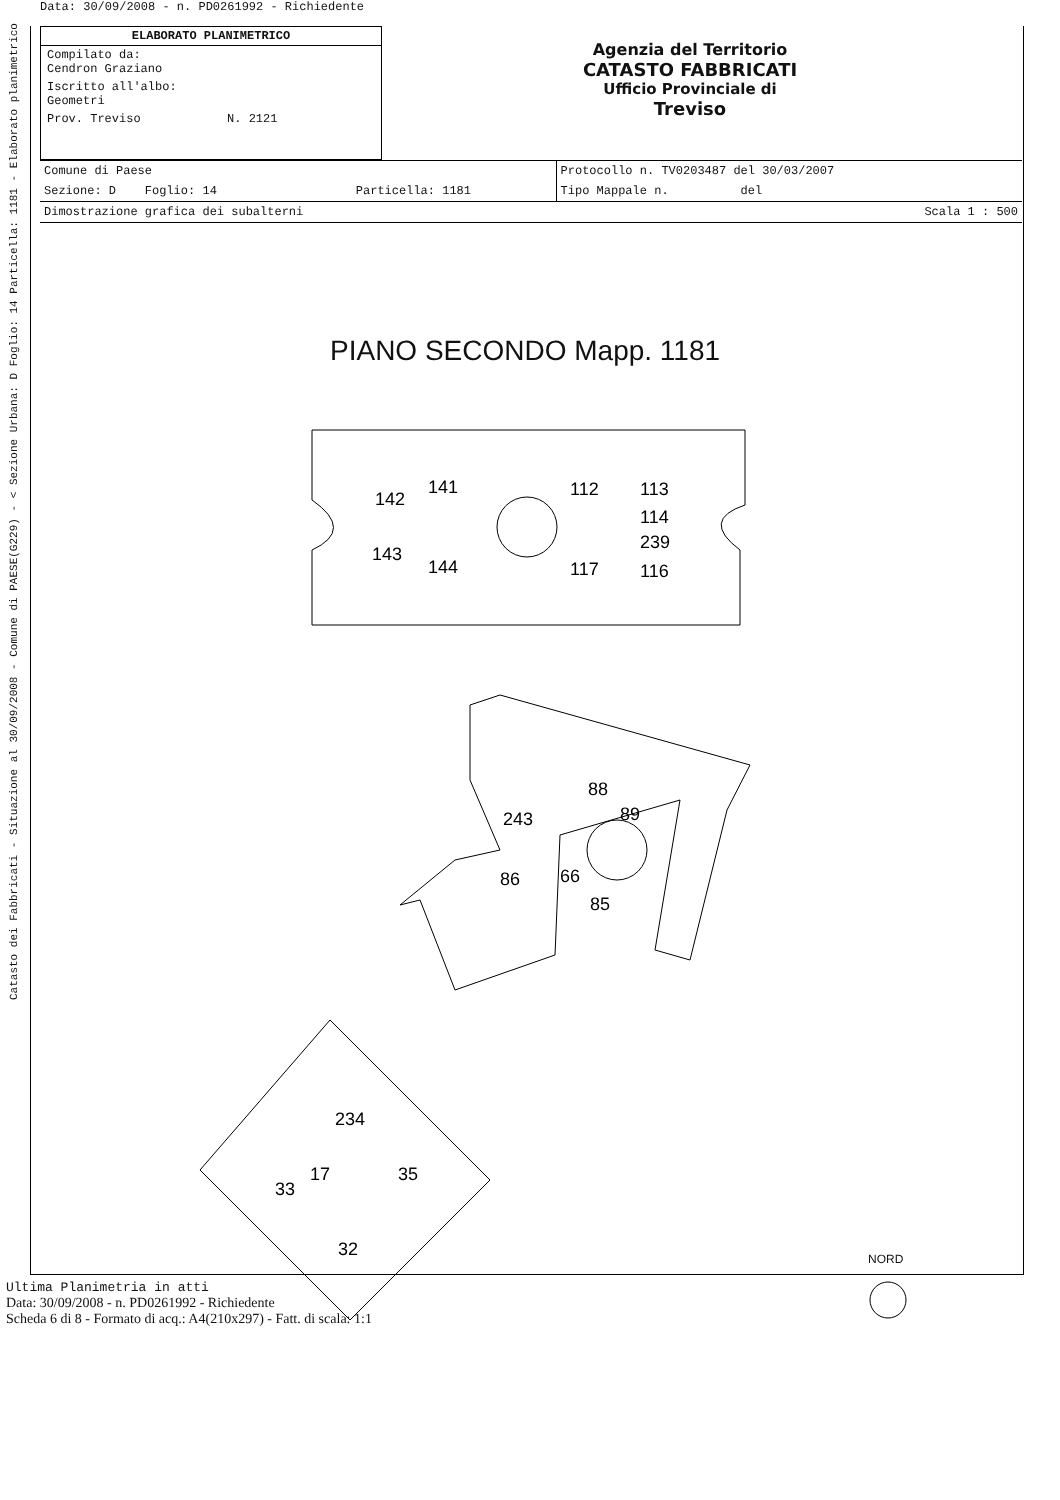Data: 30/09/2008 - n. PD0261992 - Richiedente
ELABORATO PLANIMETRICO
Compilato da:
Cendron Graziano
Iscritto all'albo:
Geometri
Prov. Treviso N. 2121
Agenzia del Territorio
CATASTO FABBRICATI
Ufficio Provinciale di
Treviso
| Comune di Paese | | | Protocollo n. TV0203487 del 30/03/2007 |
| Sezione: D Foglio: 14 | | Particella: 1181 | Tipo Mappale n. del |
| Dimostrazione grafica dei subalterni | | | Scala 1 : 500 |
PIANO SECONDO Mapp. 1181
142
141
143
144
112
113
114
239
117
116
88
89
243
86
66
85
234
17
35
33
32
NORD
Catasto dei Fabbricati - Situazione al 30/09/2008 - Comune di PAESE(G229) - < Sezione Urbana: D Foglio: 14 Particella: 1181 - Elaborato planimetrico
Ultima Planimetria in atti
Data: 30/09/2008 - n. PD0261992 - Richiedente
Scheda 6 di 8 - Formato di acq.: A4(210x297) - Fatt. di scala: 1:1